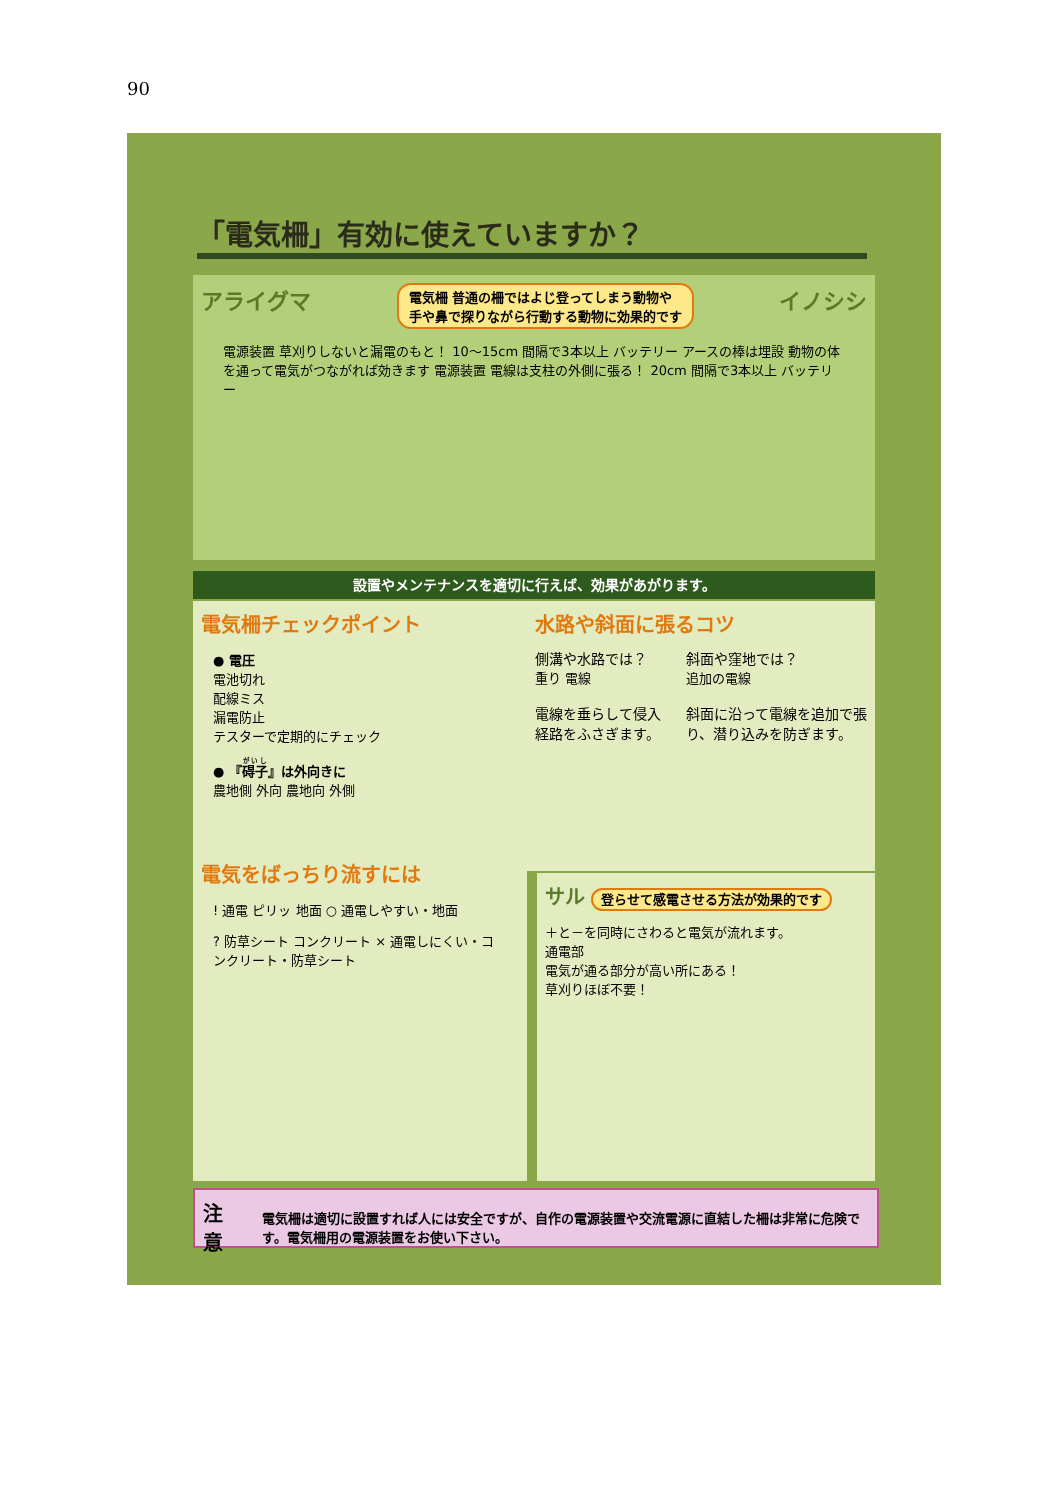90
「電気柵」有効に使えていますか？
アライグマ 電気柵 普通の柵ではよじ登ってしまう動物や
手や鼻で探りながら行動する動物に効果的です イノシシ
電源装置 草刈りしないと漏電のもと！ 10～15cm 間隔で3本以上 バッテリー アースの棒は埋設 動物の体を通って電気がつながれば効きます 電源装置 電線は支柱の外側に張る！ 20cm 間隔で3本以上 バッテリー
設置やメンテナンスを適切に行えば、効果があがります。
電気柵チェックポイント
● 電圧
電池切れ
配線ミス
漏電防止
テスターで定期的にチェック
● 『碍子』は外向きに
農地側 外向 農地向 外側
電気をばっちり流すには
! 通電 ピリッ 地面 ○ 通電しやすい・地面
? 防草シート コンクリート × 通電しにくい・コンクリート・防草シート
水路や斜面に張るコツ
側溝や水路では？
重り 電線
電線を垂らして侵入経路をふさぎます。
斜面や窪地では？
追加の電線
斜面に沿って電線を追加で張り、潜り込みを防ぎます。
サル 登らせて感電させる方法が効果的です
＋と－を同時にさわると電気が流れます。
通電部
電気が通る部分が高い所にある！
草刈りほぼ不要！
注意 電気柵は適切に設置すれば人には安全ですが、自作の電源装置や交流電源に直結した柵は非常に危険です。電気柵用の電源装置をお使い下さい。